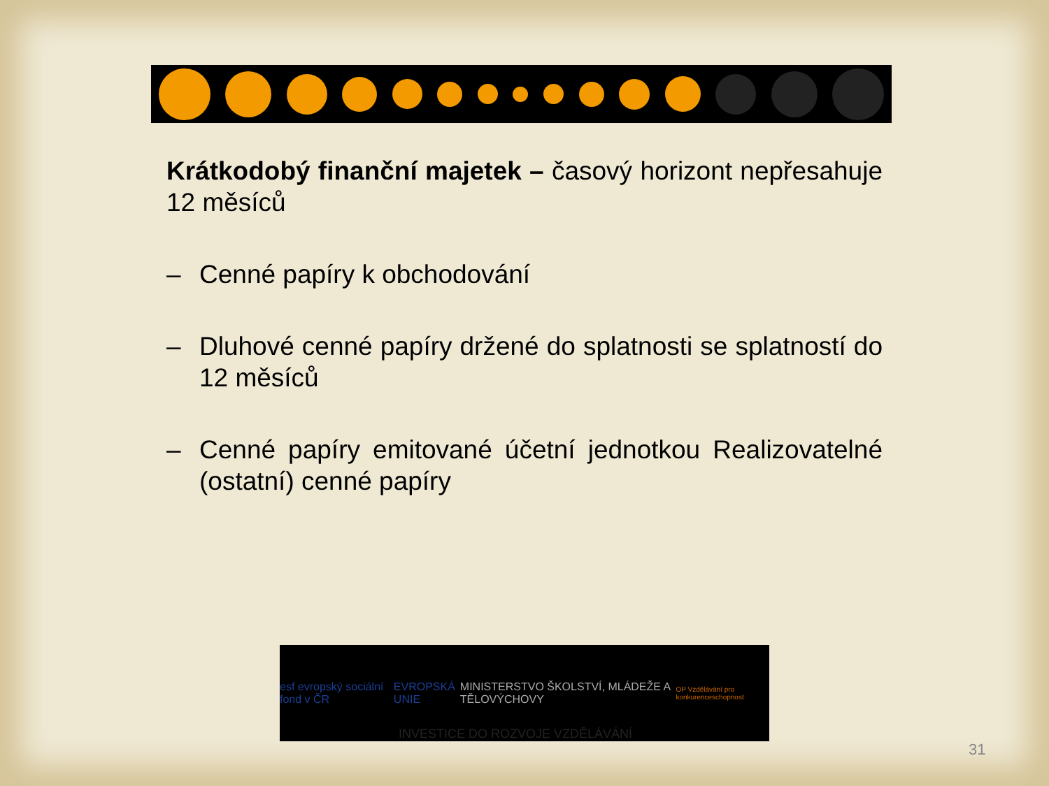Krátkodobý finanční majetek – časový horizont nepřesahuje 12 měsíců
– Cenné papíry k obchodování
– Dluhové cenné papíry držené do splatnosti se splatností do 12 měsíců
– Cenné papíry emitované účetní jednotkou Realizovatelné (ostatní) cenné papíry
esf evropský sociální fond v ČR EVROPSKÁ UNIE MINISTERSTVO ŠKOLSTVÍ, MLÁDEŽE A TĚLOVÝCHOVY OP Vzdělávání pro konkurenceschopnost
INVESTICE DO ROZVOJE VZDĚLÁVÁNÍ
31